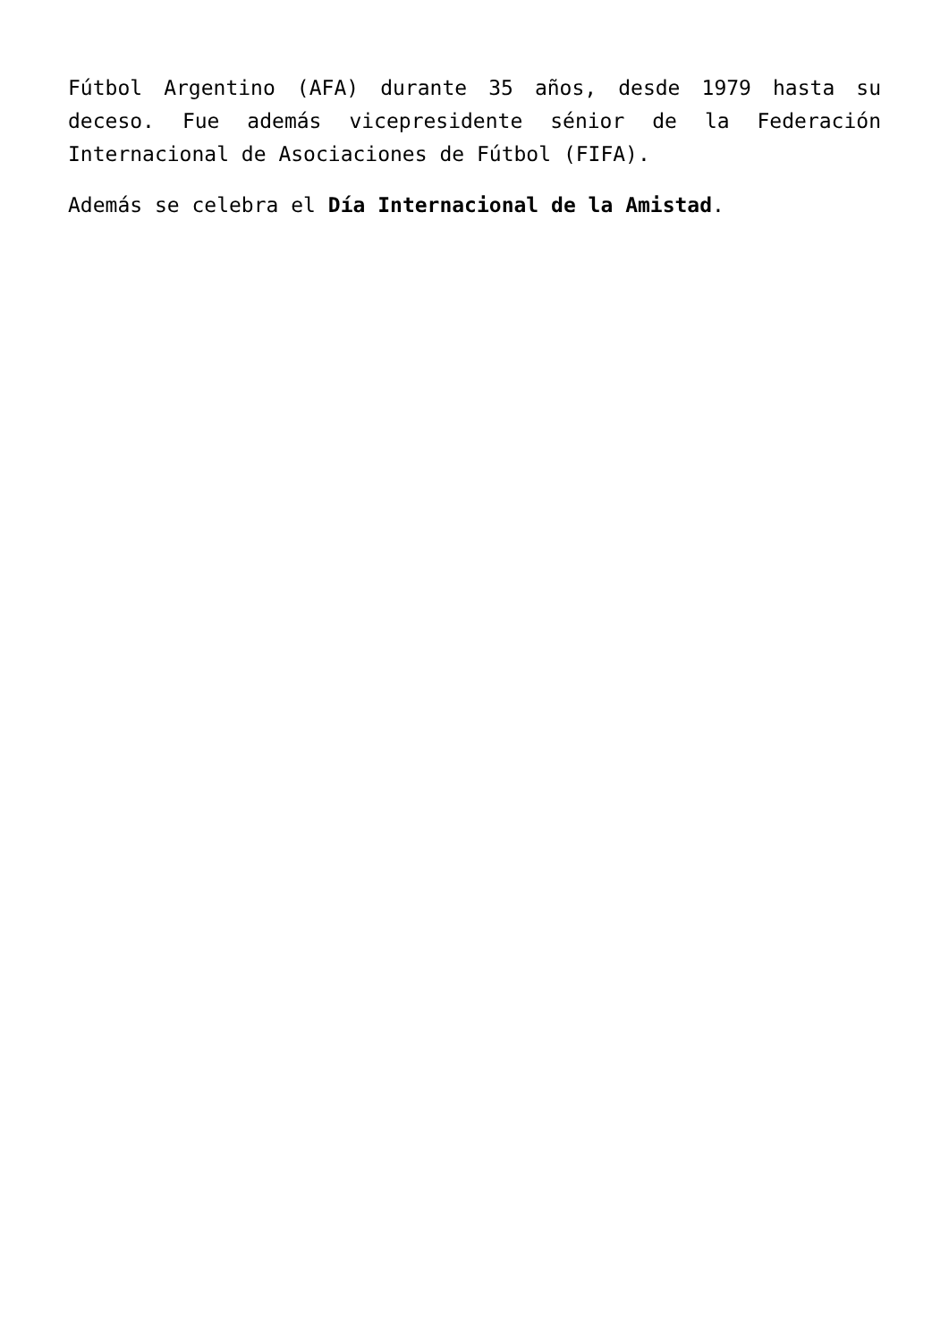Fútbol Argentino (AFA) durante 35 años, desde 1979 hasta su deceso. Fue además vicepresidente sénior de la Federación Internacional de Asociaciones de Fútbol (FIFA).
Además se celebra el Día Internacional de la Amistad.